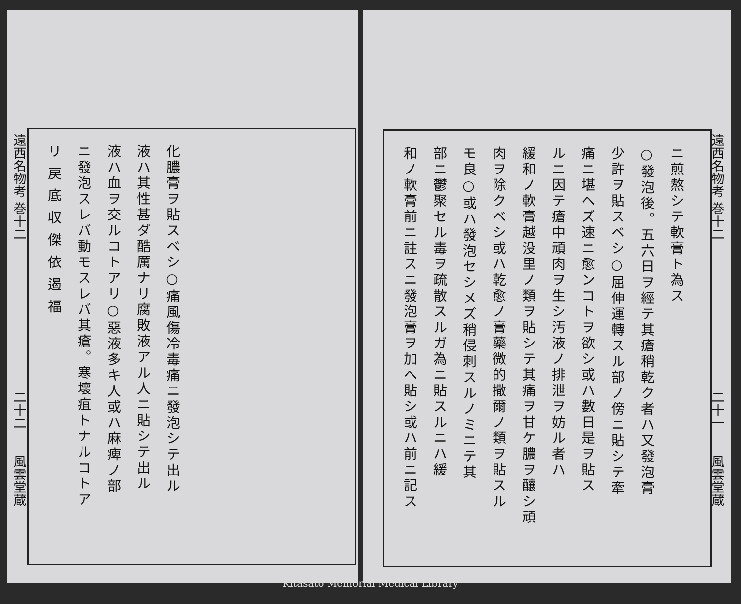ニ煎熬シテ軟膏ト為ス
○發泡後。五六日ヲ經テ其瘡稍乾ク者ハ又發泡膏
少許ヲ貼スベシ○屈伸運轉スル部ノ傍ニ貼シテ牽
痛ニ堪ヘズ速ニ愈ンコトヲ欲シ或ハ數日是ヲ貼ス
ルニ因テ瘡中頑肉ヲ生シ汚液ノ排泄ヲ妨ル者ハ
緩和ノ軟膏越没里ノ類ヲ貼シテ其痛ヲ甘ケ膿ヲ釀シ頑
肉ヲ除クベシ或ハ乾愈ノ膏藥微的撒爾ノ類ヲ貼スル
モ良○或ハ發泡セシメズ稍侵刺スルノミニテ其
部ニ鬱聚セル毒ヲ疏散スルガ為ニ貼スルニハ緩
和ノ軟膏前ニ註スニ發泡膏ヲ加ヘ貼シ或ハ前ニ記ス
遠西名物考 巻十二
二十一
風雲堂蔵
遠西名物考 巻十二
二十二
風雲堂蔵
化膿膏ヲ貼スベシ○痛風傷冷毒痛ニ發泡シテ出ル
液ハ其性甚ダ酷厲ナリ腐敗液アル人ニ貼シテ出ル
液ハ血ヲ交ルコトアリ○惡液多キ人或ハ麻痺ノ部
ニ發泡スレバ動モスレバ其瘡。寒壞疽トナルコトア
リ 戻 底 収 傑 依 遏 福
Kitasato Memorial Medical Library